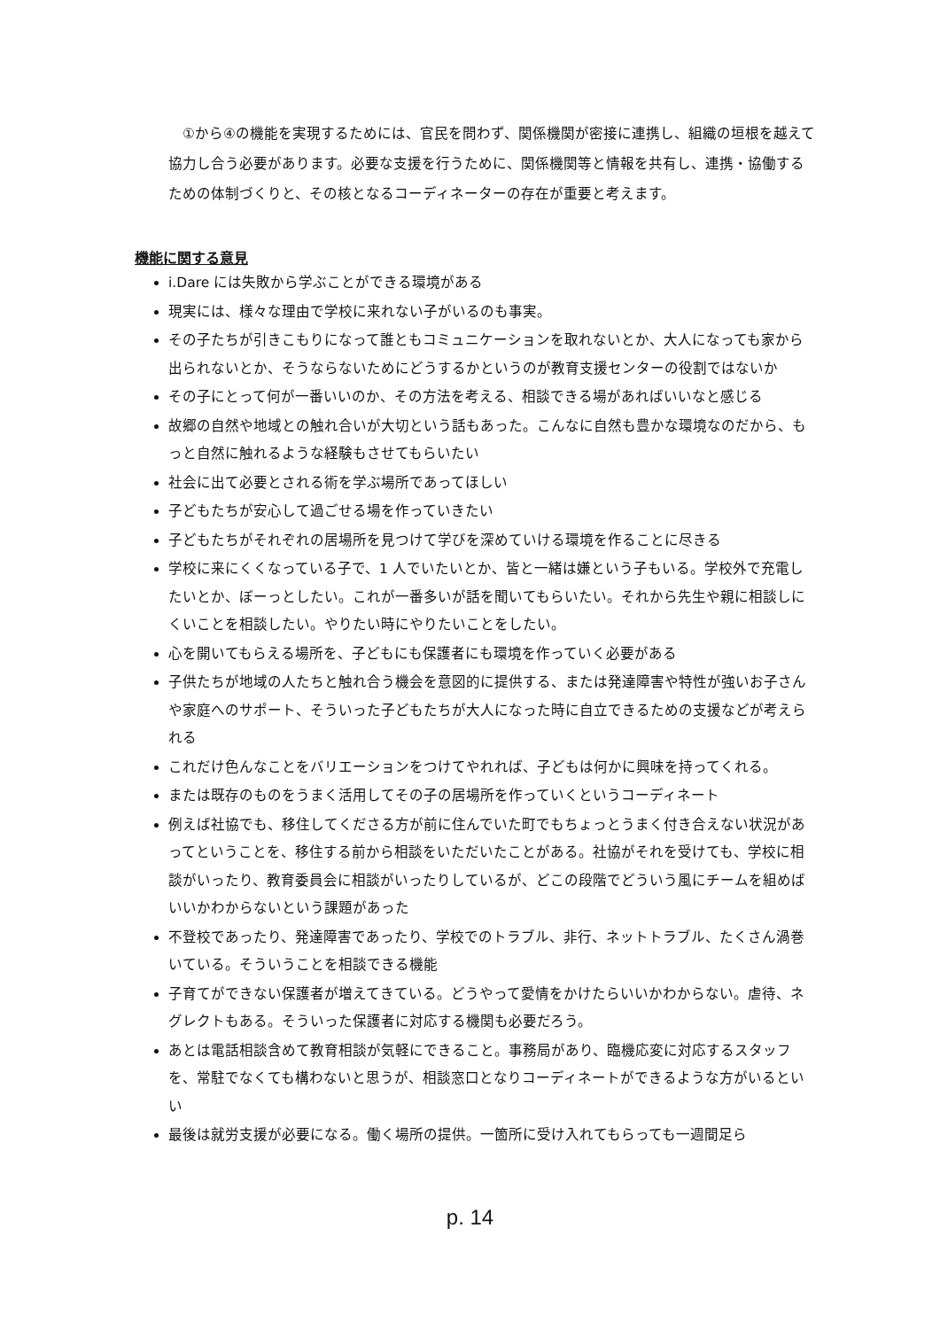①から④の機能を実現するためには、官民を問わず、関係機関が密接に連携し、組織の垣根を越えて協力し合う必要があります。必要な支援を行うために、関係機関等と情報を共有し、連携・協働するための体制づくりと、その核となるコーディネーターの存在が重要と考えます。
機能に関する意見
i.Dare には失敗から学ぶことができる環境がある
現実には、様々な理由で学校に来れない子がいるのも事実。
その子たちが引きこもりになって誰ともコミュニケーションを取れないとか、大人になっても家から出られないとか、そうならないためにどうするかというのが教育支援センターの役割ではないか
その子にとって何が一番いいのか、その方法を考える、相談できる場があればいいなと感じる
故郷の自然や地域との触れ合いが大切という話もあった。こんなに自然も豊かな環境なのだから、もっと自然に触れるような経験もさせてもらいたい
社会に出て必要とされる術を学ぶ場所であってほしい
子どもたちが安心して過ごせる場を作っていきたい
子どもたちがそれぞれの居場所を見つけて学びを深めていける環境を作ることに尽きる
学校に来にくくなっている子で、1 人でいたいとか、皆と一緒は嫌という子もいる。学校外で充電したいとか、ぼーっとしたい。これが一番多いが話を聞いてもらいたい。それから先生や親に相談しにくいことを相談したい。やりたい時にやりたいことをしたい。
心を開いてもらえる場所を、子どもにも保護者にも環境を作っていく必要がある
子供たちが地域の人たちと触れ合う機会を意図的に提供する、または発達障害や特性が強いお子さんや家庭へのサポート、そういった子どもたちが大人になった時に自立できるための支援などが考えられる
これだけ色んなことをバリエーションをつけてやれれば、子どもは何かに興味を持ってくれる。
または既存のものをうまく活用してその子の居場所を作っていくというコーディネート
例えば社協でも、移住してくださる方が前に住んでいた町でもちょっとうまく付き合えない状況があってということを、移住する前から相談をいただいたことがある。社協がそれを受けても、学校に相談がいったり、教育委員会に相談がいったりしているが、どこの段階でどういう風にチームを組めばいいかわからないという課題があった
不登校であったり、発達障害であったり、学校でのトラブル、非行、ネットトラブル、たくさん渦巻いている。そういうことを相談できる機能
子育てができない保護者が増えてきている。どうやって愛情をかけたらいいかわからない。虐待、ネグレクトもある。そういった保護者に対応する機関も必要だろう。
あとは電話相談含めて教育相談が気軽にできること。事務局があり、臨機応変に対応するスタッフを、常駐でなくても構わないと思うが、相談窓口となりコーディネートができるような方がいるといい
最後は就労支援が必要になる。働く場所の提供。一箇所に受け入れてもらっても一週間足ら
p. 14